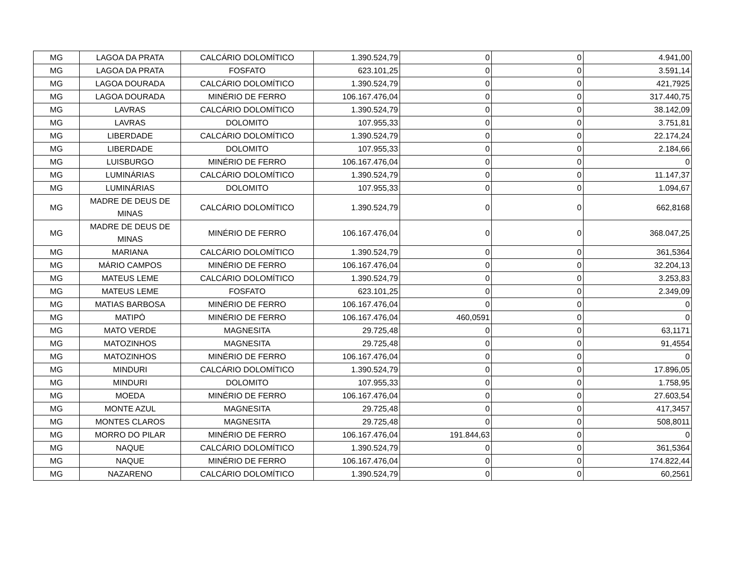| MG | LAGOA DA PRATA | CALCÁRIO DOLOMÍTICO | 1.390.524,79 | 0 | 0 | 4.941,00 |
| MG | LAGOA DA PRATA | FOSFATO | 623.101,25 | 0 | 0 | 3.591,14 |
| MG | LAGOA DOURADA | CALCÁRIO DOLOMÍTICO | 1.390.524,79 | 0 | 0 | 421,7925 |
| MG | LAGOA DOURADA | MINÉRIO DE FERRO | 106.167.476,04 | 0 | 0 | 317.440,75 |
| MG | LAVRAS | CALCÁRIO DOLOMÍTICO | 1.390.524,79 | 0 | 0 | 38.142,09 |
| MG | LAVRAS | DOLOMITO | 107.955,33 | 0 | 0 | 3.751,81 |
| MG | LIBERDADE | CALCÁRIO DOLOMÍTICO | 1.390.524,79 | 0 | 0 | 22.174,24 |
| MG | LIBERDADE | DOLOMITO | 107.955,33 | 0 | 0 | 2.184,66 |
| MG | LUISBURGO | MINÉRIO DE FERRO | 106.167.476,04 | 0 | 0 | 0 |
| MG | LUMINÁRIAS | CALCÁRIO DOLOMÍTICO | 1.390.524,79 | 0 | 0 | 11.147,37 |
| MG | LUMINÁRIAS | DOLOMITO | 107.955,33 | 0 | 0 | 1.094,67 |
| MG | MADRE DE DEUS DE MINAS | CALCÁRIO DOLOMÍTICO | 1.390.524,79 | 0 | 0 | 662,8168 |
| MG | MADRE DE DEUS DE MINAS | MINÉRIO DE FERRO | 106.167.476,04 | 0 | 0 | 368.047,25 |
| MG | MARIANA | CALCÁRIO DOLOMÍTICO | 1.390.524,79 | 0 | 0 | 361,5364 |
| MG | MÁRIO CAMPOS | MINÉRIO DE FERRO | 106.167.476,04 | 0 | 0 | 32.204,13 |
| MG | MATEUS LEME | CALCÁRIO DOLOMÍTICO | 1.390.524,79 | 0 | 0 | 3.253,83 |
| MG | MATEUS LEME | FOSFATO | 623.101,25 | 0 | 0 | 2.349,09 |
| MG | MATIAS BARBOSA | MINÉRIO DE FERRO | 106.167.476,04 | 0 | 0 | 0 |
| MG | MATIPÓ | MINÉRIO DE FERRO | 106.167.476,04 | 460,0591 | 0 | 0 |
| MG | MATO VERDE | MAGNESITA | 29.725,48 | 0 | 0 | 63,1171 |
| MG | MATOZINHOS | MAGNESITA | 29.725,48 | 0 | 0 | 91,4554 |
| MG | MATOZINHOS | MINÉRIO DE FERRO | 106.167.476,04 | 0 | 0 | 0 |
| MG | MINDURI | CALCÁRIO DOLOMÍTICO | 1.390.524,79 | 0 | 0 | 17.896,05 |
| MG | MINDURI | DOLOMITO | 107.955,33 | 0 | 0 | 1.758,95 |
| MG | MOEDA | MINÉRIO DE FERRO | 106.167.476,04 | 0 | 0 | 27.603,54 |
| MG | MONTE AZUL | MAGNESITA | 29.725,48 | 0 | 0 | 417,3457 |
| MG | MONTES CLAROS | MAGNESITA | 29.725,48 | 0 | 0 | 508,8011 |
| MG | MORRO DO PILAR | MINÉRIO DE FERRO | 106.167.476,04 | 191.844,63 | 0 | 0 |
| MG | NAQUE | CALCÁRIO DOLOMÍTICO | 1.390.524,79 | 0 | 0 | 361,5364 |
| MG | NAQUE | MINÉRIO DE FERRO | 106.167.476,04 | 0 | 0 | 174.822,44 |
| MG | NAZARENO | CALCÁRIO DOLOMÍTICO | 1.390.524,79 | 0 | 0 | 60,2561 |